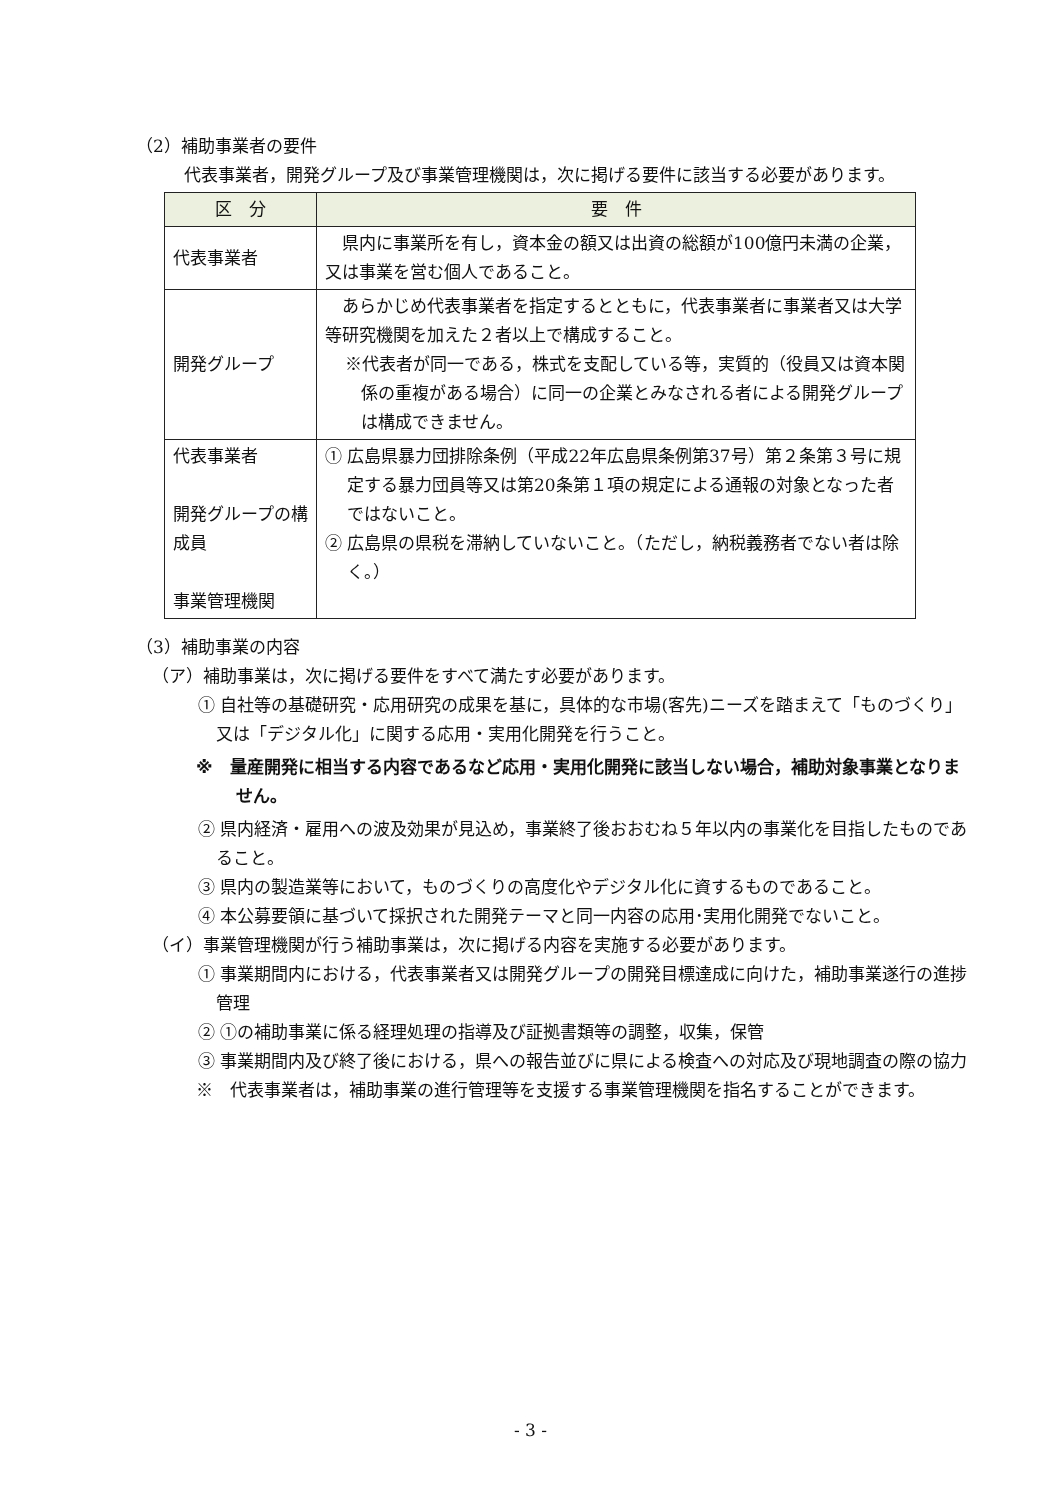（2）補助事業者の要件
代表事業者，開発グループ及び事業管理機関は，次に掲げる要件に該当する必要があります。
| 区 分 | 要 件 |
| --- | --- |
| 代表事業者 | 県内に事業所を有し，資本金の額又は出資の総額が100億円未満の企業，又は事業を営む個人であること。 |
| 開発グループ | あらかじめ代表事業者を指定するとともに，代表事業者に事業者又は大学等研究機関を加えた２者以上で構成すること。 ※代表者が同一である，株式を支配している等，実質的（役員又は資本関係の重複がある場合）に同一の企業とみなされる者による開発グループは構成できません。 |
| 代表事業者 開発グループの構成員 事業管理機関 | ① 広島県暴力団排除条例（平成22年広島県条例第37号）第２条第３号に規定する暴力団員等又は第20条第１項の規定による通報の対象となった者ではないこと。 ② 広島県の県税を滞納していないこと。（ただし，納税義務者でない者は除く。） |
（3）補助事業の内容
（ア）補助事業は，次に掲げる要件をすべて満たす必要があります。
① 自社等の基礎研究・応用研究の成果を基に，具体的な市場(客先)ニーズを踏まえて「ものづくり」又は「デジタル化」に関する応用・実用化開発を行うこと。
※　量産開発に相当する内容であるなど応用・実用化開発に該当しない場合，補助対象事業となりません。
② 県内経済・雇用への波及効果が見込め，事業終了後おおむね５年以内の事業化を目指したものであること。
③ 県内の製造業等において，ものづくりの高度化やデジタル化に資するものであること。
④ 本公募要領に基づいて採択された開発テーマと同一内容の応用･実用化開発でないこと。
（イ）事業管理機関が行う補助事業は，次に掲げる内容を実施する必要があります。
① 事業期間内における，代表事業者又は開発グループの開発目標達成に向けた，補助事業遂行の進捗管理
② ①の補助事業に係る経理処理の指導及び証拠書類等の調整，収集，保管
③ 事業期間内及び終了後における，県への報告並びに県による検査への対応及び現地調査の際の協力
※　代表事業者は，補助事業の進行管理等を支援する事業管理機関を指名することができます。
- 3 -